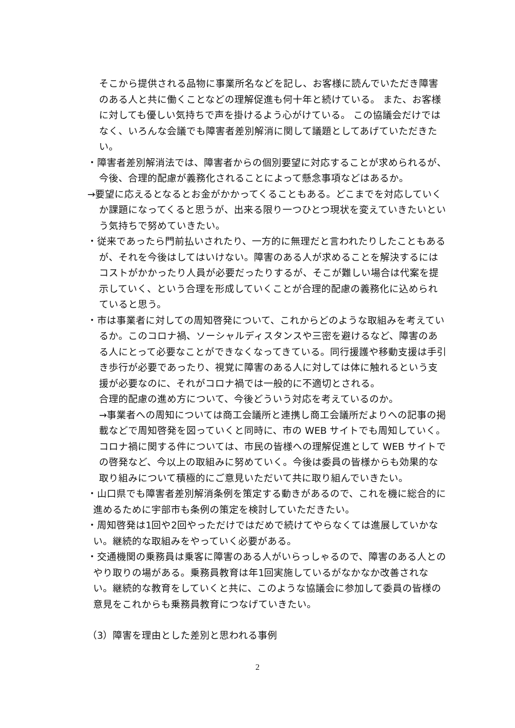そこから提供される品物に事業所名などを記し、お客様に読んでいただき障害のある人と共に働くことなどの理解促進も何十年と続けている。 また、お客様に対しても優しい気持ちで声を掛けるよう心がけている。 この協議会だけではなく、いろんな会議でも障害者差別解消に関して議題としてあげていただきたい。
・障害者差別解消法では、障害者からの個別要望に対応することが求められるが、今後、合理的配慮が義務化されることによって懸念事項などはあるか。
→要望に応えるとなるとお金がかかってくることもある。どこまでを対応していくか課題になってくると思うが、出来る限り一つひとつ現状を変えていきたいという気持ちで努めていきたい。
・従来であったら門前払いされたり、一方的に無理だと言われたりしたこともあるが、それを今後はしてはいけない。障害のある人が求めることを解決するにはコストがかかったり人員が必要だったりするが、そこが難しい場合は代案を提示していく、という合理を形成していくことが合理的配慮の義務化に込められていると思う。
・市は事業者に対しての周知啓発について、これからどのような取組みを考えているか。このコロナ禍、ソーシャルディスタンスや三密を避けるなど、障害のある人にとって必要なことができなくなってきている。同行援護や移動支援は手引き歩行が必要であったり、視覚に障害のある人に対しては体に触れるという支援が必要なのに、それがコロナ禍では一般的に不適切とされる。
合理的配慮の進め方について、今後どういう対応を考えているのか。
→事業者への周知については商工会議所と連携し商工会議所だよりへの記事の掲載などで周知啓発を図っていくと同時に、市の WEB サイトでも周知していく。
コロナ禍に関する件については、市民の皆様への理解促進として WEB サイトでの啓発など、今以上の取組みに努めていく。今後は委員の皆様からも効果的な取り組みについて積極的にご意見いただいて共に取り組んでいきたい。
・山口県でも障害者差別解消条例を策定する動きがあるので、これを機に総合的に進めるために宇部市も条例の策定を検討していただきたい。
・周知啓発は1回や2回やっただけではだめで続けてやらなくては進展していかない。継続的な取組みをやっていく必要がある。
・交通機関の乗務員は乗客に障害のある人がいらっしゃるので、障害のある人とのやり取りの場がある。乗務員教育は年1回実施しているがなかなか改善されない。継続的な教育をしていくと共に、このような協議会に参加して委員の皆様の意見をこれからも乗務員教育につなげていきたい。
（3）障害を理由とした差別と思われる事例
2